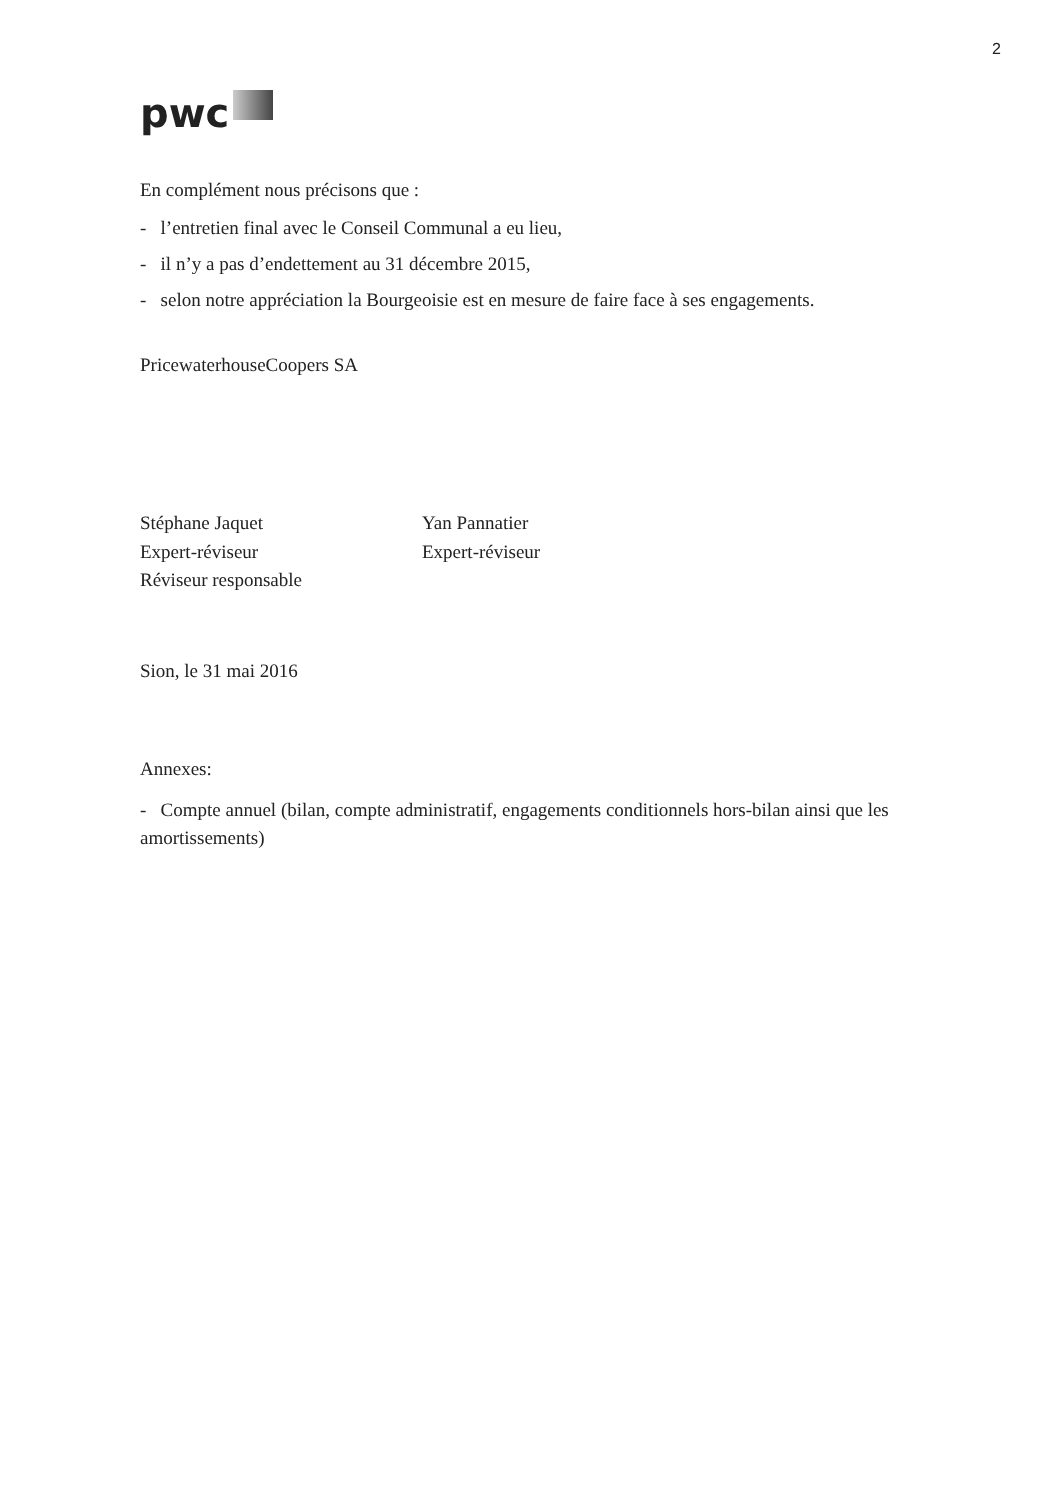2
pwc
En complément nous précisons que :
- l’entretien final avec le Conseil Communal a eu lieu,
- il n’y a pas d’endettement au 31 décembre 2015,
- selon notre appréciation la Bourgeoisie est en mesure de faire face à ses engagements.
PricewaterhouseCoopers SA
Stéphane Jaquet
Expert-réviseur
Réviseur responsable
Yan Pannatier
Expert-réviseur
Sion, le 31 mai 2016
Annexes:
- Compte annuel (bilan, compte administratif, engagements conditionnels hors-bilan ainsi que les amortissements)